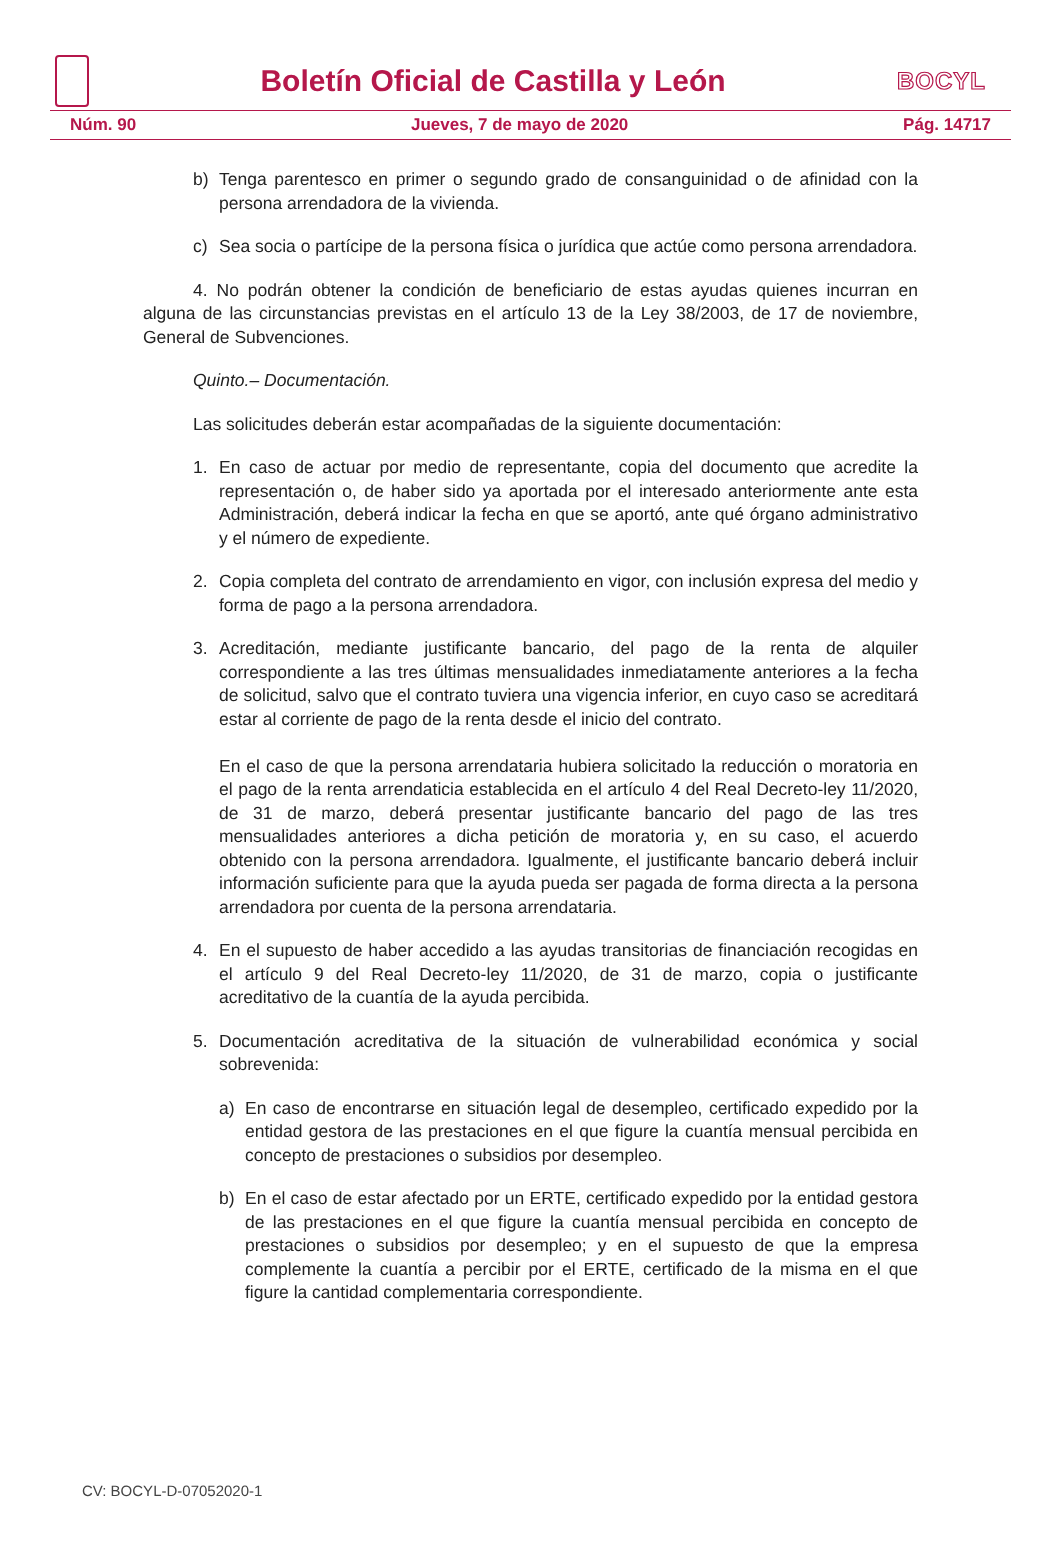Boletín Oficial de Castilla y León
BOCYL
Núm. 90 Jueves, 7 de mayo de 2020 Pág. 14717
b) Tenga parentesco en primer o segundo grado de consanguinidad o de afinidad con la persona arrendadora de la vivienda.
c) Sea socia o partícipe de la persona física o jurídica que actúe como persona arrendadora.
4. No podrán obtener la condición de beneficiario de estas ayudas quienes incurran en alguna de las circunstancias previstas en el artículo 13 de la Ley 38/2003, de 17 de noviembre, General de Subvenciones.
Quinto.– Documentación.
Las solicitudes deberán estar acompañadas de la siguiente documentación:
1. En caso de actuar por medio de representante, copia del documento que acredite la representación o, de haber sido ya aportada por el interesado anteriormente ante esta Administración, deberá indicar la fecha en que se aportó, ante qué órgano administrativo y el número de expediente.
2. Copia completa del contrato de arrendamiento en vigor, con inclusión expresa del medio y forma de pago a la persona arrendadora.
3. Acreditación, mediante justificante bancario, del pago de la renta de alquiler correspondiente a las tres últimas mensualidades inmediatamente anteriores a la fecha de solicitud, salvo que el contrato tuviera una vigencia inferior, en cuyo caso se acreditará estar al corriente de pago de la renta desde el inicio del contrato.
En el caso de que la persona arrendataria hubiera solicitado la reducción o moratoria en el pago de la renta arrendaticia establecida en el artículo 4 del Real Decreto-ley 11/2020, de 31 de marzo, deberá presentar justificante bancario del pago de las tres mensualidades anteriores a dicha petición de moratoria y, en su caso, el acuerdo obtenido con la persona arrendadora. Igualmente, el justificante bancario deberá incluir información suficiente para que la ayuda pueda ser pagada de forma directa a la persona arrendadora por cuenta de la persona arrendataria.
4. En el supuesto de haber accedido a las ayudas transitorias de financiación recogidas en el artículo 9 del Real Decreto-ley 11/2020, de 31 de marzo, copia o justificante acreditativo de la cuantía de la ayuda percibida.
5. Documentación acreditativa de la situación de vulnerabilidad económica y social sobrevenida:
a) En caso de encontrarse en situación legal de desempleo, certificado expedido por la entidad gestora de las prestaciones en el que figure la cuantía mensual percibida en concepto de prestaciones o subsidios por desempleo.
b) En el caso de estar afectado por un ERTE, certificado expedido por la entidad gestora de las prestaciones en el que figure la cuantía mensual percibida en concepto de prestaciones o subsidios por desempleo; y en el supuesto de que la empresa complemente la cuantía a percibir por el ERTE, certificado de la misma en el que figure la cantidad complementaria correspondiente.
CV: BOCYL-D-07052020-1